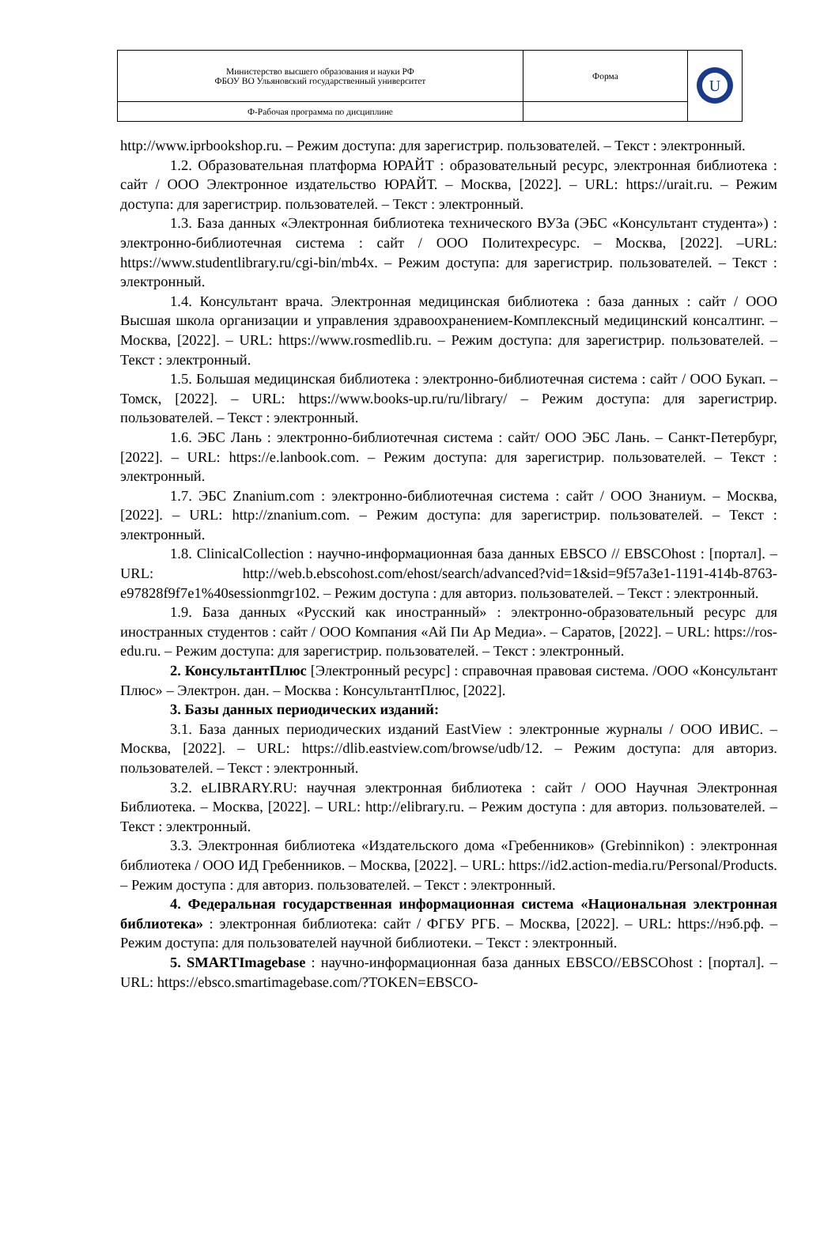| Министерство высшего образования и науки РФ ФБОУ ВО Ульяновский государственный университет | Форма | U |
| Ф-Рабочая программа по дисциплине | | |
http://www.iprbookshop.ru. – Режим доступа: для зарегистрир. пользователей. – Текст : электронный.
1.2. Образовательная платформа ЮРАЙТ : образовательный ресурс, электронная библиотека : сайт / ООО Электронное издательство ЮРАЙТ. – Москва, [2022]. – URL: https://urait.ru. – Режим доступа: для зарегистрир. пользователей. – Текст : электронный.
1.3. База данных «Электронная библиотека технического ВУЗа (ЭБС «Консультант студента») : электронно-библиотечная система : сайт / ООО Политехресурс. – Москва, [2022]. –URL: https://www.studentlibrary.ru/cgi-bin/mb4x. – Режим доступа: для зарегистрир. пользователей. – Текст : электронный.
1.4. Консультант врача. Электронная медицинская библиотека : база данных : сайт / ООО Высшая школа организации и управления здравоохранением-Комплексный медицинский консалтинг. – Москва, [2022]. – URL: https://www.rosmedlib.ru. – Режим доступа: для зарегистрир. пользователей. – Текст : электронный.
1.5. Большая медицинская библиотека : электронно-библиотечная система : сайт / ООО Букап. – Томск, [2022]. – URL: https://www.books-up.ru/ru/library/ – Режим доступа: для зарегистрир. пользователей. – Текст : электронный.
1.6. ЭБС Лань : электронно-библиотечная система : сайт/ ООО ЭБС Лань. – Санкт-Петербург, [2022]. – URL: https://e.lanbook.com. – Режим доступа: для зарегистрир. пользователей. – Текст : электронный.
1.7. ЭБС Znanium.com : электронно-библиотечная система : сайт / ООО Знаниум. – Москва, [2022]. – URL: http://znanium.com. – Режим доступа: для зарегистрир. пользователей. – Текст : электронный.
1.8. ClinicalCollection : научно-информационная база данных EBSCO // EBSCOhost : [портал]. – URL: http://web.b.ebscohost.com/ehost/search/advanced?vid=1&sid=9f57a3e1-1191-414b-8763-e97828f9f7e1%40sessionmgr102. – Режим доступа : для авториз. пользователей. – Текст : электронный.
1.9. База данных «Русский как иностранный» : электронно-образовательный ресурс для иностранных студентов : сайт / ООО Компания «Ай Пи Ар Медиа». – Саратов, [2022]. – URL: https://ros-edu.ru. – Режим доступа: для зарегистрир. пользователей. – Текст : электронный.
2. КонсультантПлюс [Электронный ресурс] : справочная правовая система. /ООО «Консультант Плюс» – Электрон. дан. – Москва : КонсультантПлюс, [2022].
3. Базы данных периодических изданий:
3.1. База данных периодических изданий EastView : электронные журналы / ООО ИВИС. – Москва, [2022]. – URL: https://dlib.eastview.com/browse/udb/12. – Режим доступа: для авториз. пользователей. – Текст : электронный.
3.2. eLIBRARY.RU: научная электронная библиотека : сайт / ООО Научная Электронная Библиотека. – Москва, [2022]. – URL: http://elibrary.ru. – Режим доступа : для авториз. пользователей. – Текст : электронный.
3.3. Электронная библиотека «Издательского дома «Гребенников» (Grebinnikon) : электронная библиотека / ООО ИД Гребенников. – Москва, [2022]. – URL: https://id2.action-media.ru/Personal/Products. – Режим доступа : для авториз. пользователей. – Текст : электронный.
4. Федеральная государственная информационная система «Национальная электронная библиотека» : электронная библиотека: сайт / ФГБУ РГБ. – Москва, [2022]. – URL: https://нэб.рф. – Режим доступа: для пользователей научной библиотеки. – Текст : электронный.
5. SMARTImagebase : научно-информационная база данных EBSCO//EBSCOhost : [портал]. – URL: https://ebsco.smartimagebase.com/?TOKEN=EBSCO-